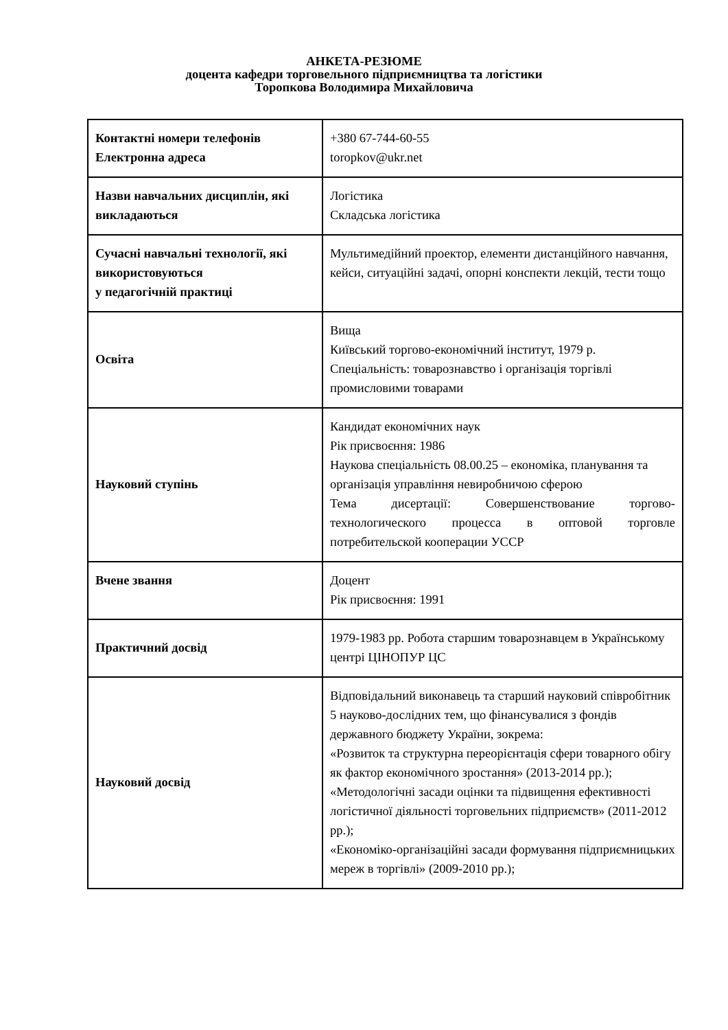АНКЕТА-РЕЗЮМЕ
доцента кафедри торговельного підприємництва та логістики
Торопкова Володимира Михайловича
| Контактні номери телефонів Електронна адреса | +380 67-744-60-55 toropkov@ukr.net |
| Назви навчальних дисциплін, які викладаються | Логістика Складська логістика |
| Сучасні навчальні технології, які використовуються у педагогічній практиці | Мультимедійний проектор, елементи дистанційного навчання, кейси, ситуаційні задачі, опорні конспекти лекцій, тести тощо |
| Освіта | Вища Київський торгово-економічний інститут, 1979 р. Спеціальність: товарознавство і організація торгівлі промисловими товарами |
| Науковий ступінь | Кандидат економічних наук Рік присвоєння: 1986 Наукова спеціальність 08.00.25 – економіка, планування та організація управління невиробничою сферою Тема дисертації: Совершенствование торгово-технологического процесса в оптовой торговле потребительской кооперации УССР |
| Вчене звання | Доцент Рік присвоєння: 1991 |
| Практичний досвід | 1979-1983 рр. Робота старшим товарознавцем в Українському центрі ЦІНОПУР ЦС |
| Науковий досвід | Відповідальний виконавець та старший науковий співробітник 5 науково-дослідних тем, що фінансувалися з фондів державного бюджету України, зокрема: «Розвиток та структурна переорієнтація сфери товарного обігу як фактор економічного зростання» (2013-2014 рр.); «Методологічні засади оцінки та підвищення ефективності логістичної діяльності торговельних підприємств» (2011-2012 рр.); «Економіко-організаційні засади формування підприємницьких мереж в торгівлі» (2009-2010 рр.); |